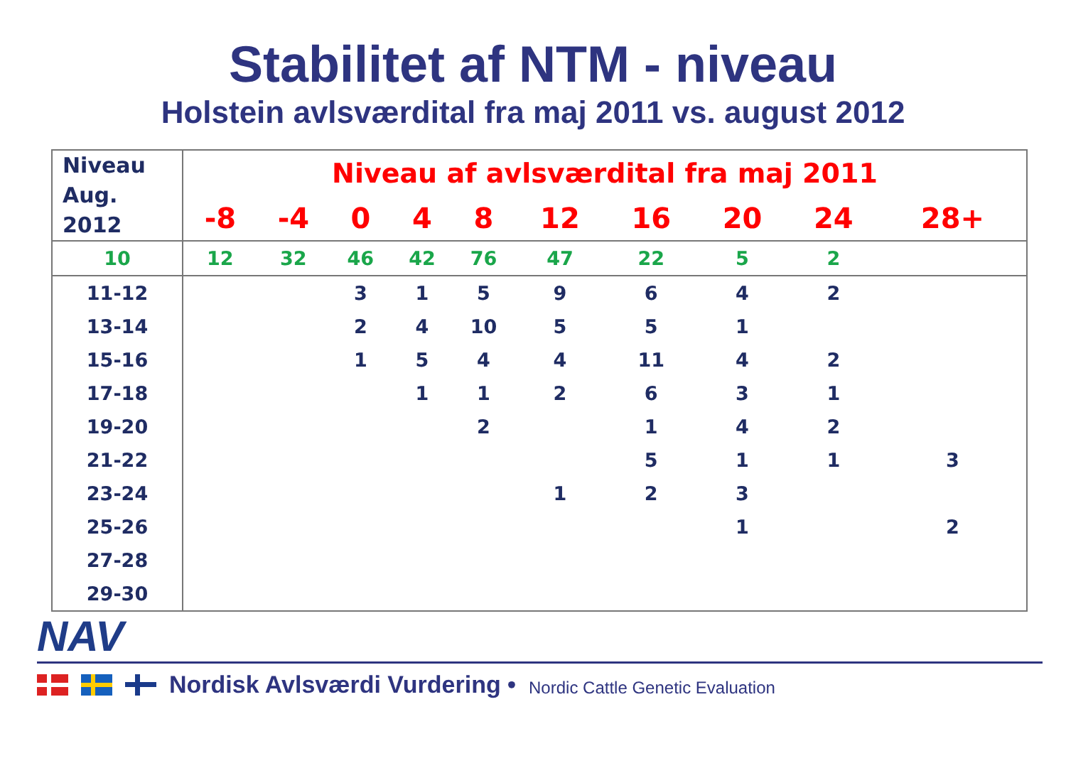Stabilitet af NTM - niveau
Holstein avlsværdital fra maj 2011 vs. august 2012
| Niveau Aug. 2012 | Niveau af avlsværdital fra maj 2011 | | | | | | | | | |
| | -8 | -4 | 0 | 4 | 8 | 12 | 16 | 20 | 24 | 28+ |
| 10 | 12 | 32 | 46 | 42 | 76 | 47 | 22 | 5 | 2 | |
| 11-12 | | | 3 | 1 | 5 | 9 | 6 | 4 | 2 | |
| 13-14 | | | 2 | 4 | 10 | 5 | 5 | 1 | | |
| 15-16 | | | 1 | 5 | 4 | 4 | 11 | 4 | 2 | |
| 17-18 | | | | 1 | 1 | 2 | 6 | 3 | 1 | |
| 19-20 | | | | | 2 | | 1 | 4 | 2 | |
| 21-22 | | | | | | | 5 | 1 | 1 | 3 |
| 23-24 | | | | | | 1 | 2 | 3 | | |
| 25-26 | | | | | | | | 1 | | 2 |
| 27-28 | | | | | | | | | | |
| 29-30 | | | | | | | | | | |
NAV
Nordisk Avlsværdi Vurdering • Nordic Cattle Genetic Evaluation